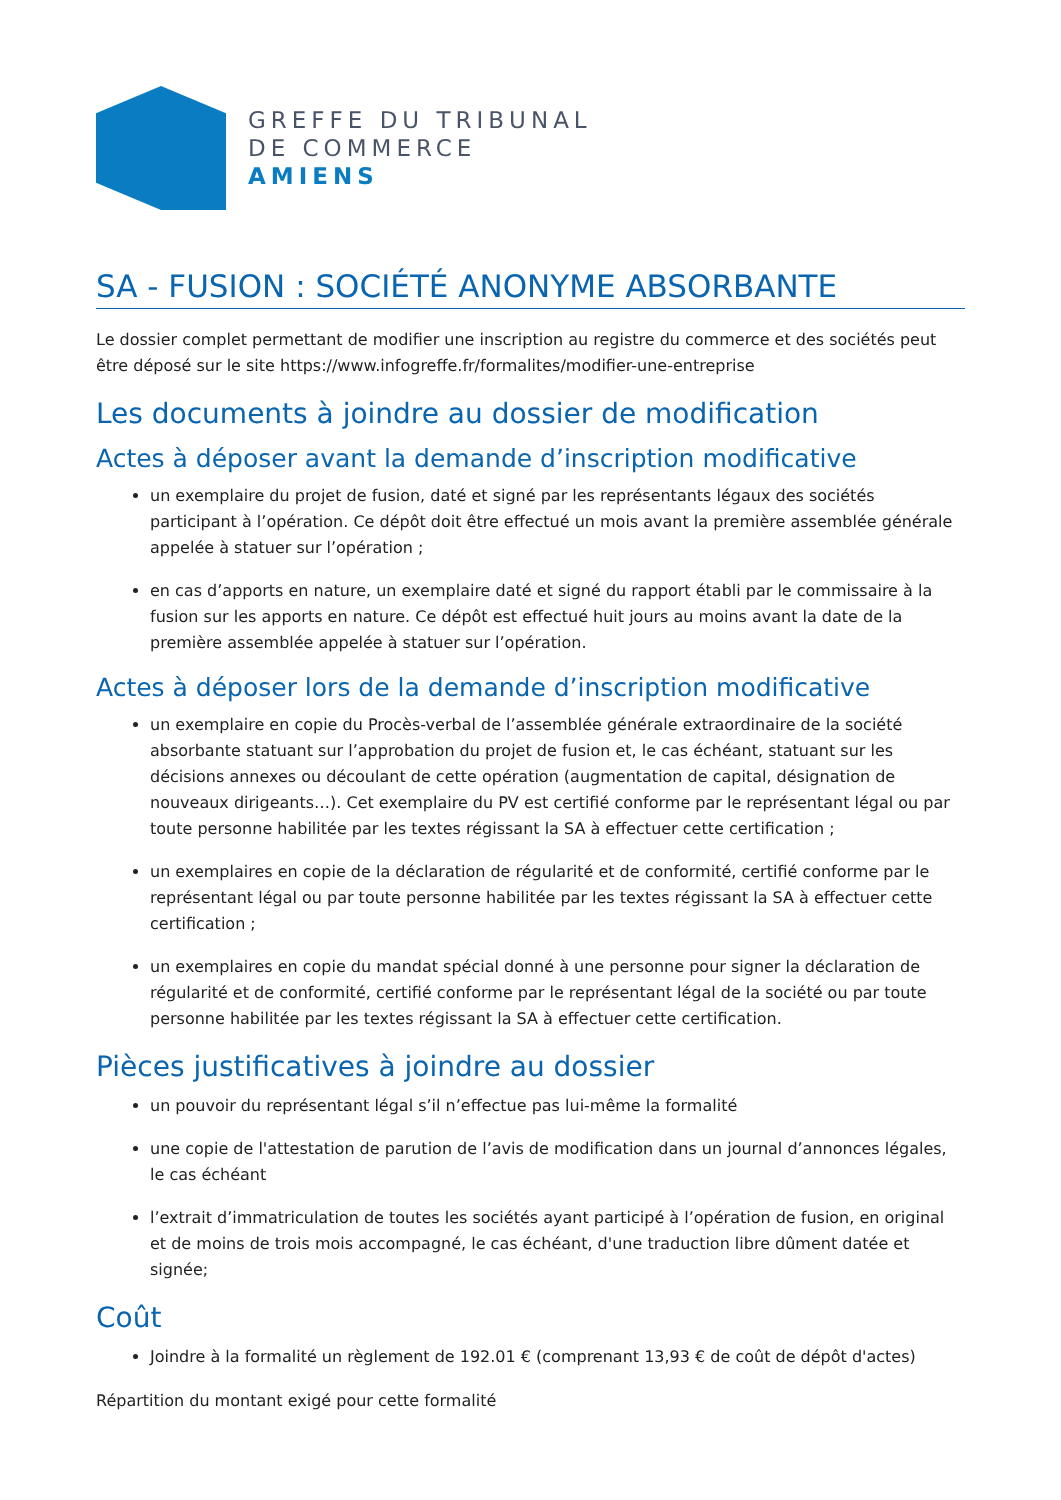GREFFE DU TRIBUNAL
DE COMMERCE
AMIENS
SA - FUSION : SOCIÉTÉ ANONYME ABSORBANTE
Le dossier complet permettant de modifier une inscription au registre du commerce et des sociétés peut être déposé sur le site https://www.infogreffe.fr/formalites/modifier-une-entreprise
Les documents à joindre au dossier de modification
Actes à déposer avant la demande d’inscription modificative
un exemplaire du projet de fusion, daté et signé par les représentants légaux des sociétés participant à l’opération. Ce dépôt doit être effectué un mois avant la première assemblée générale appelée à statuer sur l’opération ;
en cas d’apports en nature, un exemplaire daté et signé du rapport établi par le commissaire à la fusion sur les apports en nature. Ce dépôt est effectué huit jours au moins avant la date de la première assemblée appelée à statuer sur l’opération.
Actes à déposer lors de la demande d’inscription modificative
un exemplaire en copie du Procès-verbal de l’assemblée générale extraordinaire de la société absorbante statuant sur l’approbation du projet de fusion et, le cas échéant, statuant sur les décisions annexes ou découlant de cette opération (augmentation de capital, désignation de nouveaux dirigeants…). Cet exemplaire du PV est certifié conforme par le représentant légal ou par toute personne habilitée par les textes régissant la SA à effectuer cette certification ;
un exemplaires en copie de la déclaration de régularité et de conformité, certifié conforme par le représentant légal ou par toute personne habilitée par les textes régissant la SA à effectuer cette certification ;
un exemplaires en copie du mandat spécial donné à une personne pour signer la déclaration de régularité et de conformité, certifié conforme par le représentant légal de la société ou par toute personne habilitée par les textes régissant la SA à effectuer cette certification.
Pièces justificatives à joindre au dossier
un pouvoir du représentant légal s’il n’effectue pas lui-même la formalité
une copie de l'attestation de parution de l’avis de modification dans un journal d’annonces légales, le cas échéant
l’extrait d’immatriculation de toutes les sociétés ayant participé à l’opération de fusion, en original et de moins de trois mois accompagné, le cas échéant, d'une traduction libre dûment datée et signée;
Coût
Joindre à la formalité un règlement de 192.01 € (comprenant 13,93 € de coût de dépôt d'actes)
Répartition du montant exigé pour cette formalité